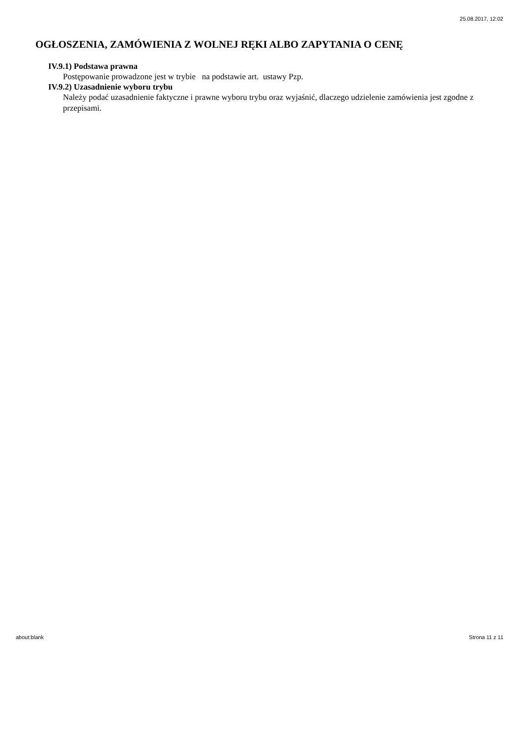25.08.2017, 12:02
OGŁOSZENIA, ZAMÓWIENIA Z WOLNEJ RĘKI ALBO ZAPYTANIA O CENĘ
IV.9.1) Podstawa prawna
Postępowanie prowadzone jest w trybie na podstawie art. ustawy Pzp.
IV.9.2) Uzasadnienie wyboru trybu
Należy podać uzasadnienie faktyczne i prawne wyboru trybu oraz wyjaśnić, dlaczego udzielenie zamówienia jest zgodne z przepisami.
about:blank Strona 11 z 11